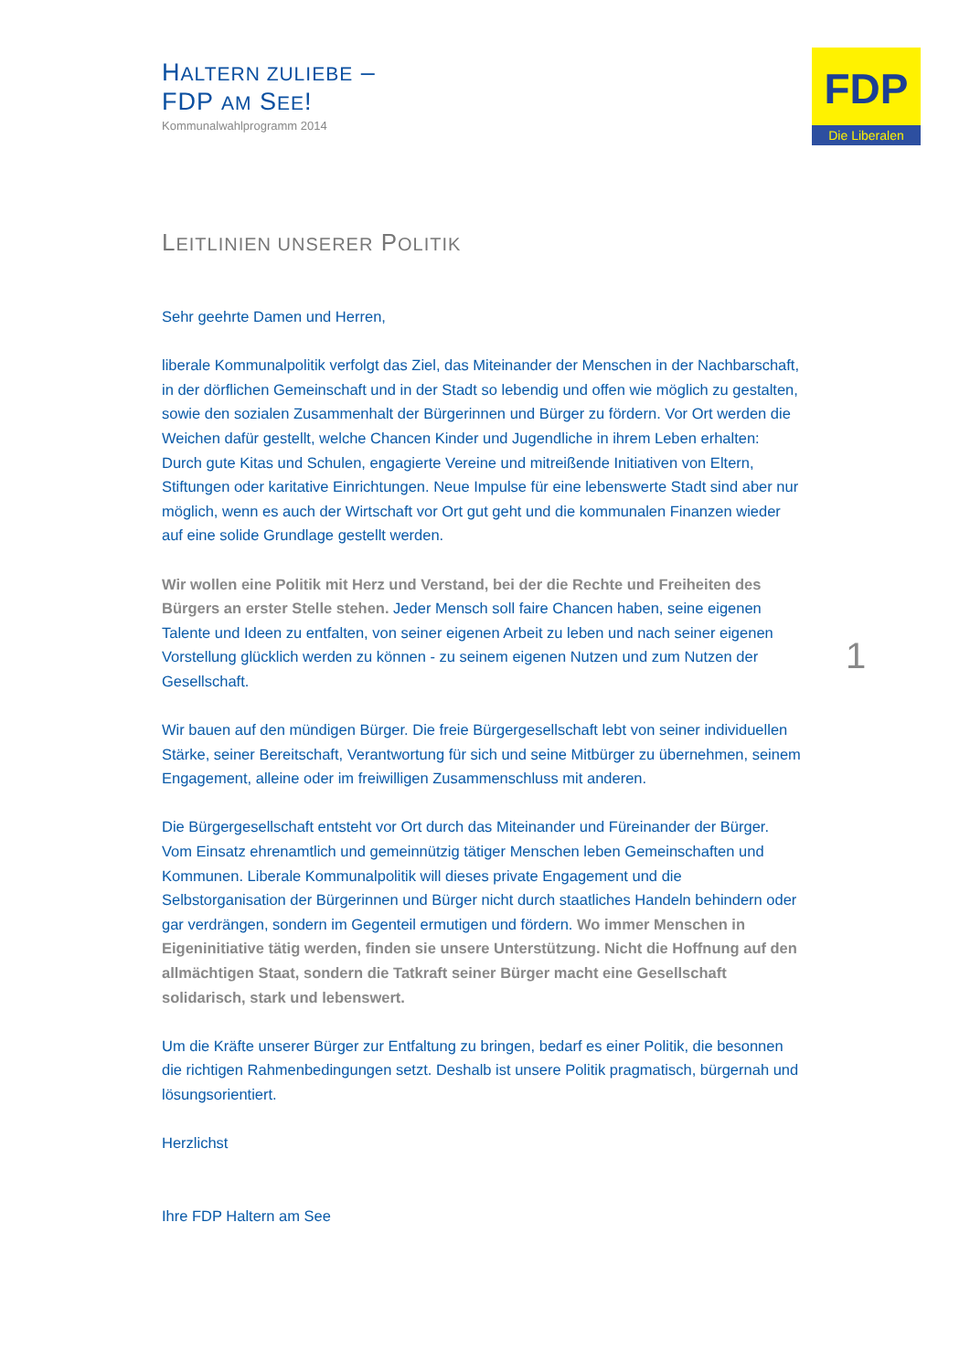HALTERN ZULIEBE –
FDP AM SEE!
Kommunalwahlprogramm 2014
FDP
Die Liberalen
1
LEITLINIEN UNSERER POLITIK
Sehr geehrte Damen und Herren,
liberale Kommunalpolitik verfolgt das Ziel, das Miteinander der Menschen in der Nachbarschaft, in der dörflichen Gemeinschaft und in der Stadt so lebendig und offen wie möglich zu gestalten, sowie den sozialen Zusammenhalt der Bürgerinnen und Bürger zu fördern. Vor Ort werden die Weichen dafür gestellt, welche Chancen Kinder und Jugendliche in ihrem Leben erhalten: Durch gute Kitas und Schulen, engagierte Vereine und mitreißende Initiativen von Eltern, Stiftungen oder karitative Einrichtungen. Neue Impulse für eine lebenswerte Stadt sind aber nur möglich, wenn es auch der Wirtschaft vor Ort gut geht und die kommunalen Finanzen wieder auf eine solide Grundlage gestellt werden.
Wir wollen eine Politik mit Herz und Verstand, bei der die Rechte und Freiheiten des Bürgers an erster Stelle stehen. Jeder Mensch soll faire Chancen haben, seine eigenen Talente und Ideen zu entfalten, von seiner eigenen Arbeit zu leben und nach seiner eigenen Vorstellung glücklich werden zu können - zu seinem eigenen Nutzen und zum Nutzen der Gesellschaft.
Wir bauen auf den mündigen Bürger. Die freie Bürgergesellschaft lebt von seiner individuellen Stärke, seiner Bereitschaft, Verantwortung für sich und seine Mitbürger zu übernehmen, seinem Engagement, alleine oder im freiwilligen Zusammenschluss mit anderen.
Die Bürgergesellschaft entsteht vor Ort durch das Miteinander und Füreinander der Bürger. Vom Einsatz ehrenamtlich und gemeinnützig tätiger Menschen leben Gemeinschaften und Kommunen. Liberale Kommunalpolitik will dieses private Engagement und die Selbstorganisation der Bürgerinnen und Bürger nicht durch staatliches Handeln behindern oder gar verdrängen, sondern im Gegenteil ermutigen und fördern. Wo immer Menschen in Eigeninitiative tätig werden, finden sie unsere Unterstützung. Nicht die Hoffnung auf den allmächtigen Staat, sondern die Tatkraft seiner Bürger macht eine Gesellschaft solidarisch, stark und lebenswert.
Um die Kräfte unserer Bürger zur Entfaltung zu bringen, bedarf es einer Politik, die besonnen die richtigen Rahmenbedingungen setzt. Deshalb ist unsere Politik pragmatisch, bürgernah und lösungsorientiert.
Herzlichst
Ihre FDP Haltern am See